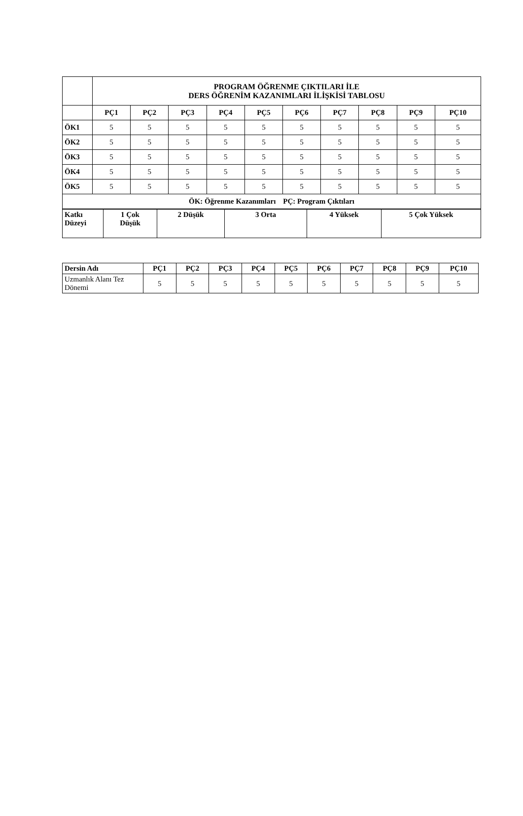| | PROGRAM ÖĞRENME ÇIKTILARI İLE DERS ÖĞRENİM KAZANIMLARI İLİŞKİSİ TABLOSU | | | | | | | | | |
| | PÇ1 | PÇ2 | PÇ3 | PÇ4 | PÇ5 | PÇ6 | PÇ7 | PÇ8 | PÇ9 | PÇ10 |
| ÖK1 | 5 | 5 | 5 | 5 | 5 | 5 | 5 | 5 | 5 | 5 |
| ÖK2 | 5 | 5 | 5 | 5 | 5 | 5 | 5 | 5 | 5 | 5 |
| ÖK3 | 5 | 5 | 5 | 5 | 5 | 5 | 5 | 5 | 5 | 5 |
| ÖK4 | 5 | 5 | 5 | 5 | 5 | 5 | 5 | 5 | 5 | 5 |
| ÖK5 | 5 | 5 | 5 | 5 | 5 | 5 | 5 | 5 | 5 | 5 |
| ÖK: Öğrenme Kazanımları PÇ: Program Çıktıları | | | | | | | | | | |
| Katkı Düzeyi | 1 Çok Düşük | 2 Düşük | 3 Orta | 4 Yüksek | 5 Çok Yüksek |
| --- | --- | --- | --- | --- | --- |
| Dersin Adı | PÇ1 | PÇ2 | PÇ3 | PÇ4 | PÇ5 | PÇ6 | PÇ7 | PÇ8 | PÇ9 | PÇ10 |
| --- | --- | --- | --- | --- | --- | --- | --- | --- | --- | --- |
| Uzmanlık Alanı Tez Dönemi | 5 | 5 | 5 | 5 | 5 | 5 | 5 | 5 | 5 | 5 |